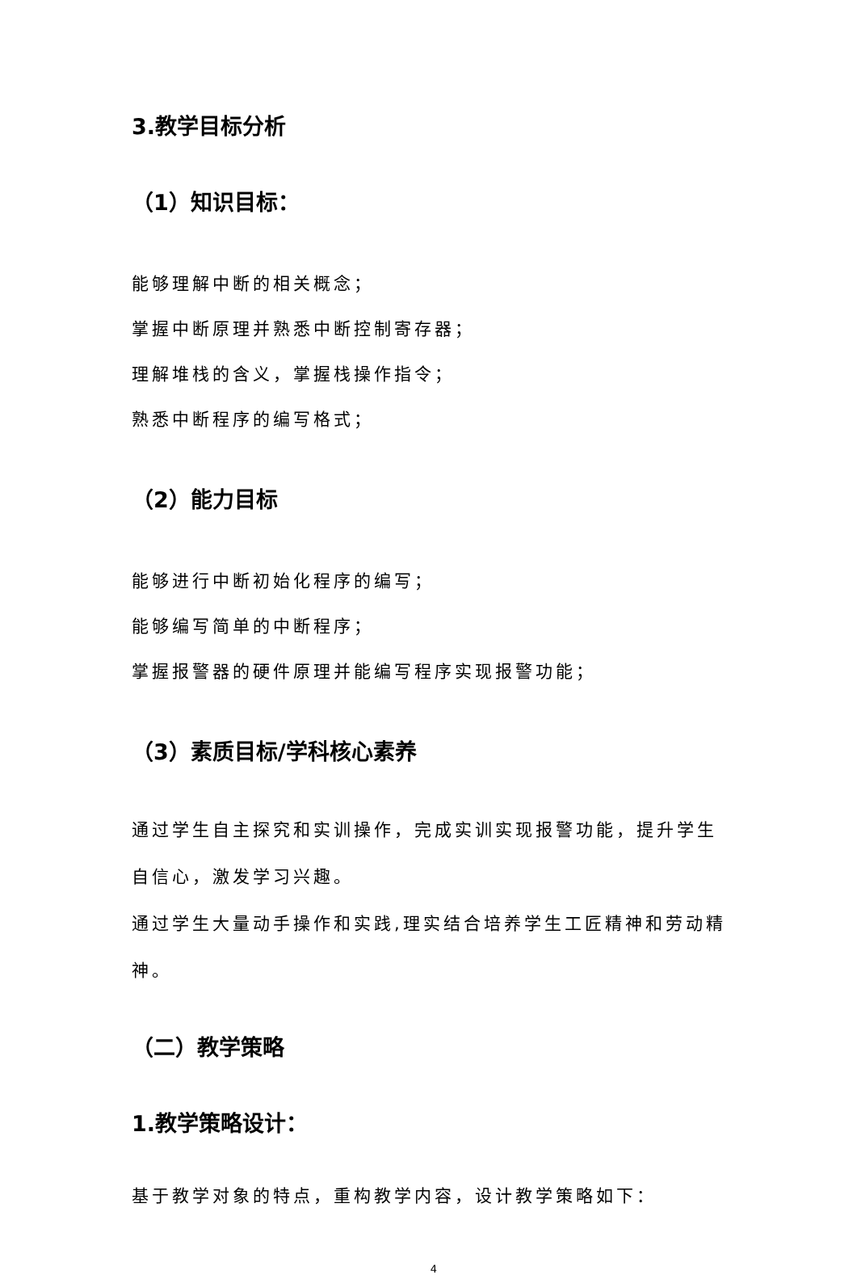3.教学目标分析
（1）知识目标：
能够理解中断的相关概念；
掌握中断原理并熟悉中断控制寄存器；
理解堆栈的含义，掌握栈操作指令；
熟悉中断程序的编写格式；
（2）能力目标
能够进行中断初始化程序的编写；
能够编写简单的中断程序；
掌握报警器的硬件原理并能编写程序实现报警功能；
（3）素质目标/学科核心素养
通过学生自主探究和实训操作，完成实训实现报警功能，提升学生自信心，激发学习兴趣。
通过学生大量动手操作和实践,理实结合培养学生工匠精神和劳动精神。
（二）教学策略
1.教学策略设计：
基于教学对象的特点，重构教学内容，设计教学策略如下：
4